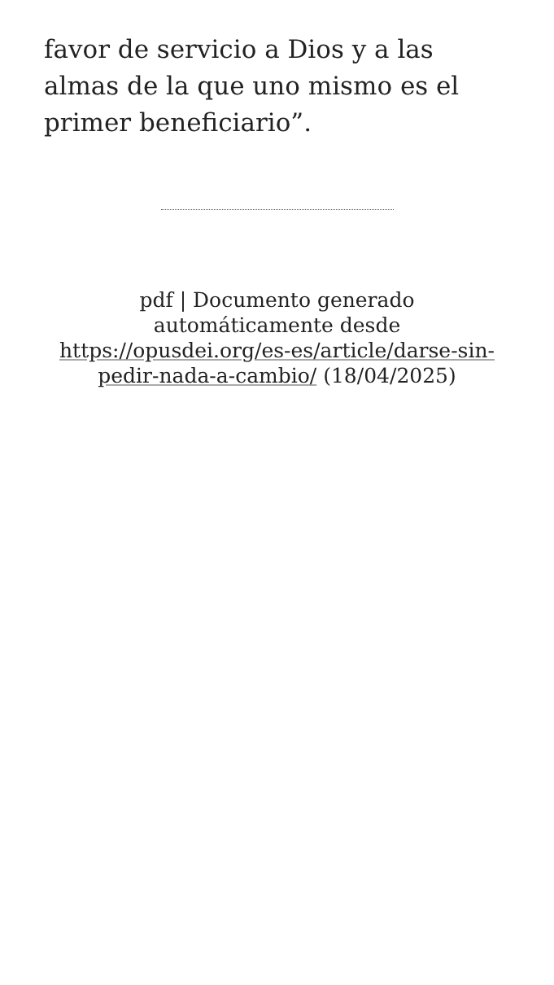favor de servicio a Dios y a las almas de la que uno mismo es el primer beneficiario”.
pdf | Documento generado automáticamente desde https://opusdei.org/es-es/article/darse-sin-pedir-nada-a-cambio/ (18/04/2025)